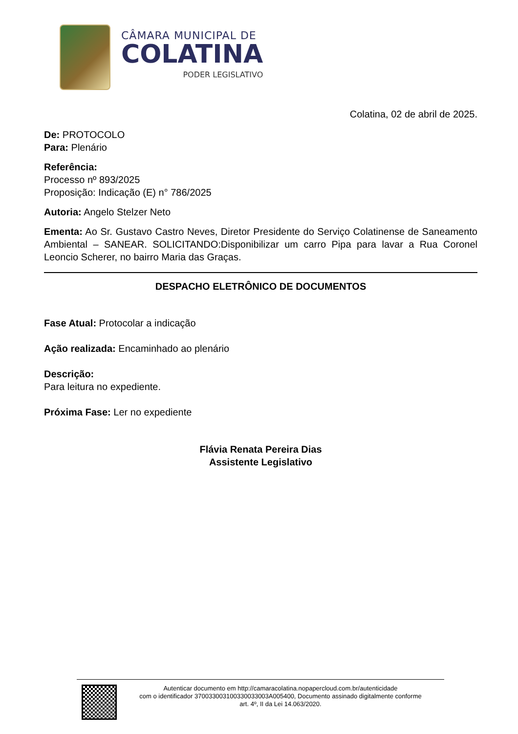CÂMARA MUNICIPAL DE
COLATINA
PODER LEGISLATIVO
Colatina, 02 de abril de 2025.
De: PROTOCOLO
Para: Plenário
Referência:
Processo nº 893/2025
Proposição: Indicação (E) n° 786/2025
Autoria: Angelo Stelzer Neto
Ementa: Ao Sr. Gustavo Castro Neves, Diretor Presidente do Serviço Colatinense de Saneamento Ambiental – SANEAR. SOLICITANDO:Disponibilizar um carro Pipa para lavar a Rua Coronel Leoncio Scherer, no bairro Maria das Graças.
DESPACHO ELETRÔNICO DE DOCUMENTOS
Fase Atual: Protocolar a indicação
Ação realizada: Encaminhado ao plenário
Descrição:
Para leitura no expediente.
Próxima Fase: Ler no expediente
Flávia Renata Pereira Dias
Assistente Legislativo
Autenticar documento em http://camaracolatina.nopapercloud.com.br/autenticidade
com o identificador 37003300310033003300​3A005400, Documento assinado digitalmente conforme
art. 4º, II da Lei 14.063/2020.